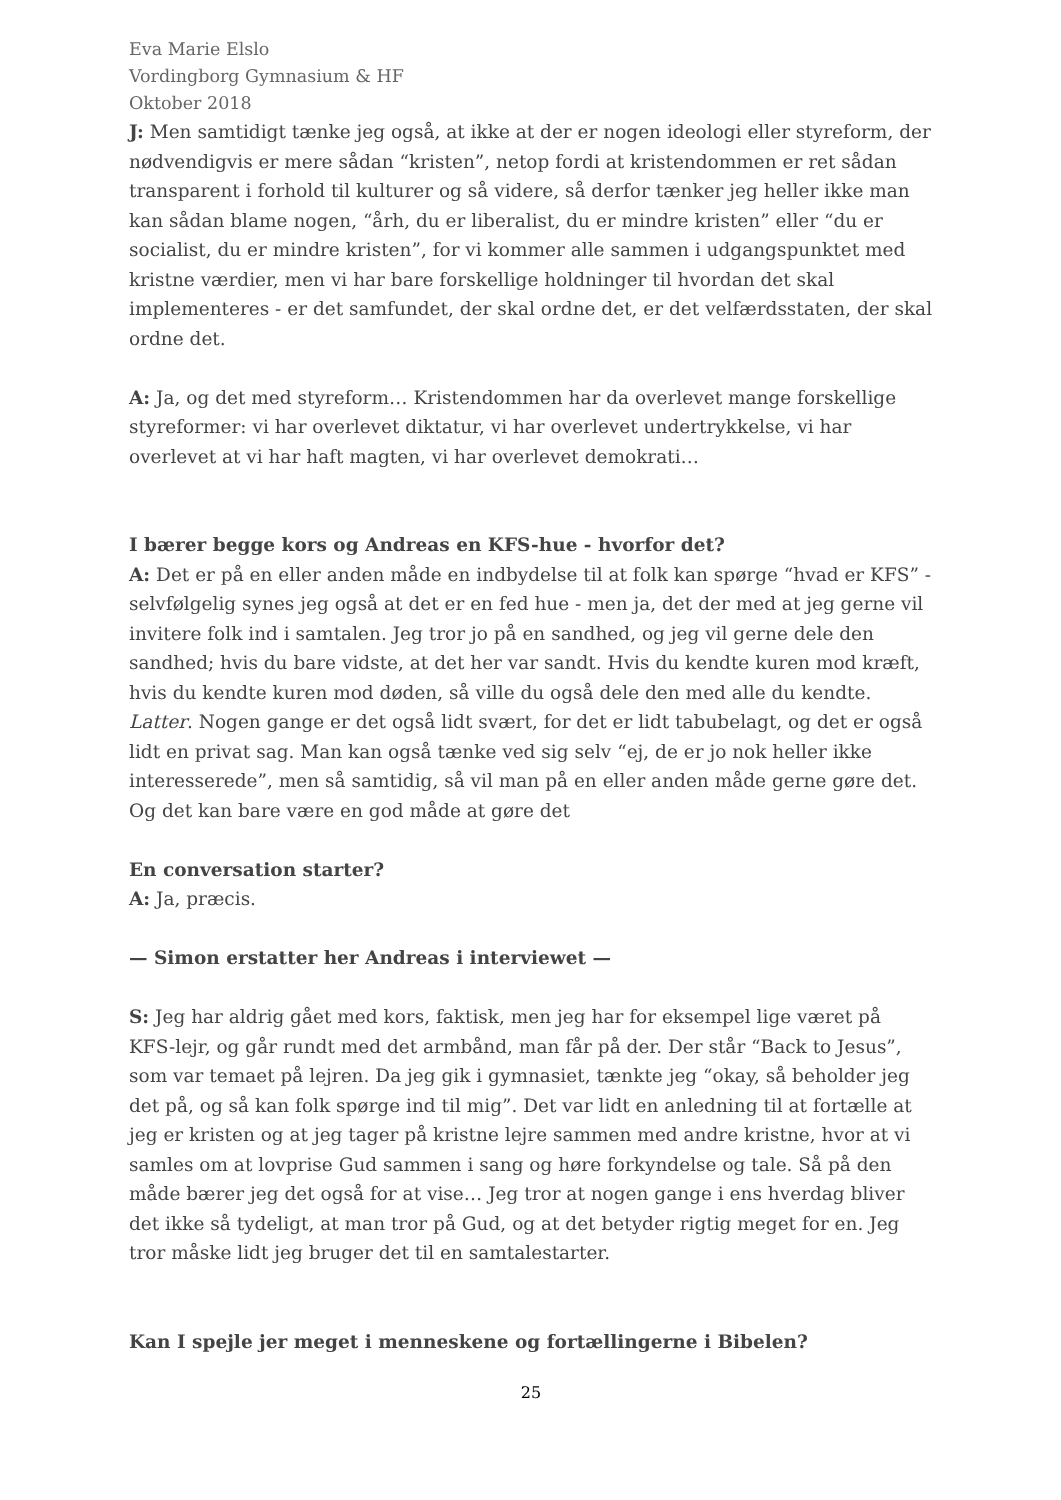Eva Marie Elslo
Vordingborg Gymnasium & HF
Oktober 2018
J: Men samtidigt tænke jeg også, at ikke at der er nogen ideologi eller styreform, der nødvendigvis er mere sådan “kristen”, netop fordi at kristendommen er ret sådan transparent i forhold til kulturer og så videre, så derfor tænker jeg heller ikke man kan sådan blame nogen, “årh, du er liberalist, du er mindre kristen” eller “du er socialist, du er mindre kristen”, for vi kommer alle sammen i udgangspunktet med kristne værdier, men vi har bare forskellige holdninger til hvordan det skal implementeres - er det samfundet, der skal ordne det, er det velfærdsstaten, der skal ordne det.
A: Ja, og det med styreform… Kristendommen har da overlevet mange forskellige styreformer: vi har overlevet diktatur, vi har overlevet undertrykkelse, vi har overlevet at vi har haft magten, vi har overlevet demokrati…
I bærer begge kors og Andreas en KFS-hue - hvorfor det?
A: Det er på en eller anden måde en indbydelse til at folk kan spørge “hvad er KFS” - selvfølgelig synes jeg også at det er en fed hue - men ja, det der med at jeg gerne vil invitere folk ind i samtalen. Jeg tror jo på en sandhed, og jeg vil gerne dele den sandhed; hvis du bare vidste, at det her var sandt. Hvis du kendte kuren mod kræft, hvis du kendte kuren mod døden, så ville du også dele den med alle du kendte. Latter. Nogen gange er det også lidt svært, for det er lidt tabubelagt, og det er også lidt en privat sag. Man kan også tænke ved sig selv “ej, de er jo nok heller ikke interesserede”, men så samtidig, så vil man på en eller anden måde gerne gøre det. Og det kan bare være en god måde at gøre det
En conversation starter?
A: Ja, præcis.
— Simon erstatter her Andreas i interviewet —
S: Jeg har aldrig gået med kors, faktisk, men jeg har for eksempel lige været på KFS-lejr, og går rundt med det armbånd, man får på der. Der står “Back to Jesus”, som var temaet på lejren. Da jeg gik i gymnasiet, tænkte jeg “okay, så beholder jeg det på, og så kan folk spørge ind til mig”. Det var lidt en anledning til at fortælle at jeg er kristen og at jeg tager på kristne lejre sammen med andre kristne, hvor at vi samles om at lovprise Gud sammen i sang og høre forkyndelse og tale. Så på den måde bærer jeg det også for at vise… Jeg tror at nogen gange i ens hverdag bliver det ikke så tydeligt, at man tror på Gud, og at det betyder rigtig meget for en. Jeg tror måske lidt jeg bruger det til en samtalestarter.
Kan I spejle jer meget i menneskene og fortællingerne i Bibelen?
25